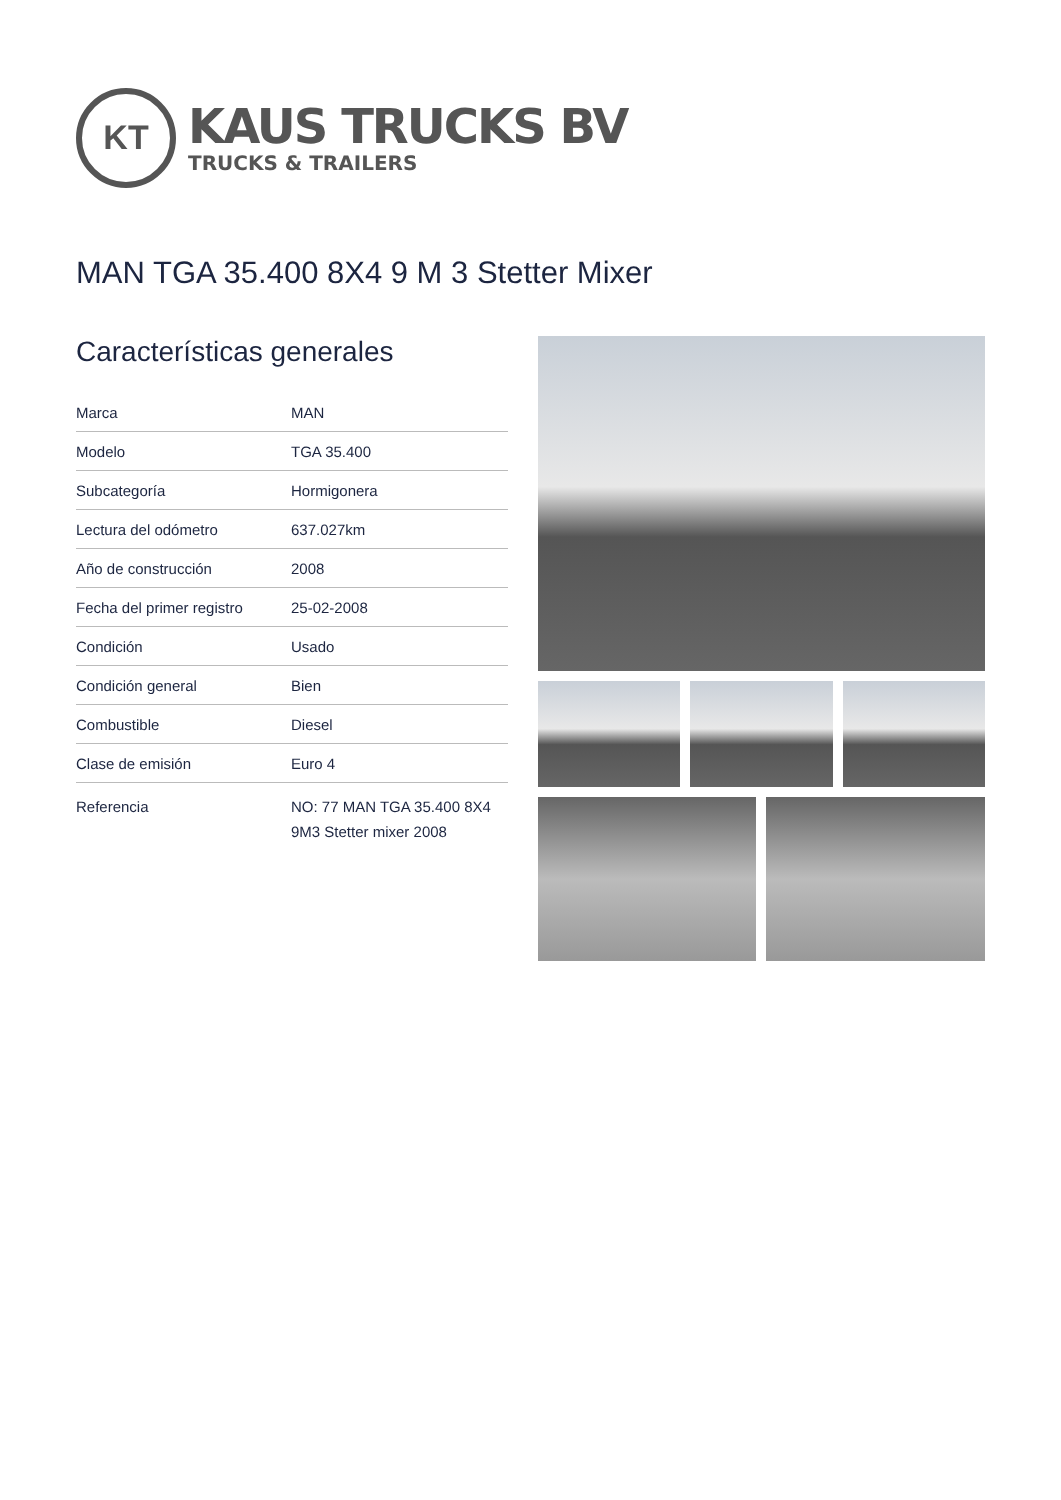KT
KAUS TRUCKS BV
TRUCKS & TRAILERS
MAN TGA 35.400 8X4 9 M 3 Stetter Mixer
Características generales
| Marca | MAN |
| Modelo | TGA 35.400 |
| Subcategoría | Hormigonera |
| Lectura del odómetro | 637.027km |
| Año de construcción | 2008 |
| Fecha del primer registro | 25-02-2008 |
| Condición | Usado |
| Condición general | Bien |
| Combustible | Diesel |
| Clase de emisión | Euro 4 |
| Referencia | NO: 77 MAN TGA 35.400 8X4 9M3 Stetter mixer 2008 |